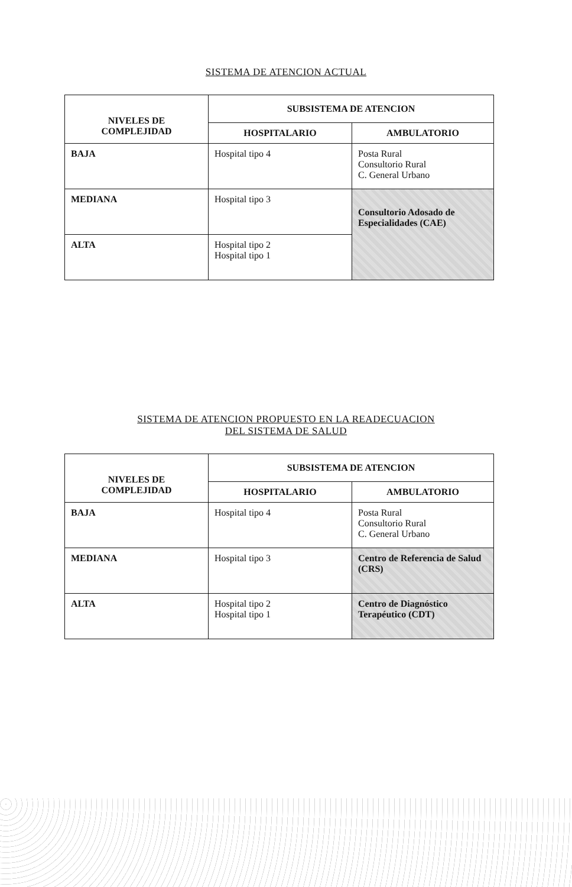SISTEMA DE ATENCION ACTUAL
| NIVELES DE COMPLEJIDAD | SUBSISTEMA DE ATENCION | |
| --- | --- | --- |
| | HOSPITALARIO | AMBULATORIO |
| BAJA | Hospital tipo 4 | Posta Rural Consultorio Rural C. General Urbano |
| MEDIANA | Hospital tipo 3 | Consultorio Adosado de Especialidades (CAE) |
| ALTA | Hospital tipo 2 Hospital tipo 1 | |
SISTEMA DE ATENCION PROPUESTO EN LA READECUACION
DEL SISTEMA DE SALUD
| NIVELES DE COMPLEJIDAD | SUBSISTEMA DE ATENCION | |
| --- | --- | --- |
| | HOSPITALARIO | AMBULATORIO |
| BAJA | Hospital tipo 4 | Posta Rural Consultorio Rural C. General Urbano |
| MEDIANA | Hospital tipo 3 | Centro de Referencia de Salud (CRS) |
| ALTA | Hospital tipo 2 Hospital tipo 1 | Centro de Diagnóstico Terapéutico (CDT) |